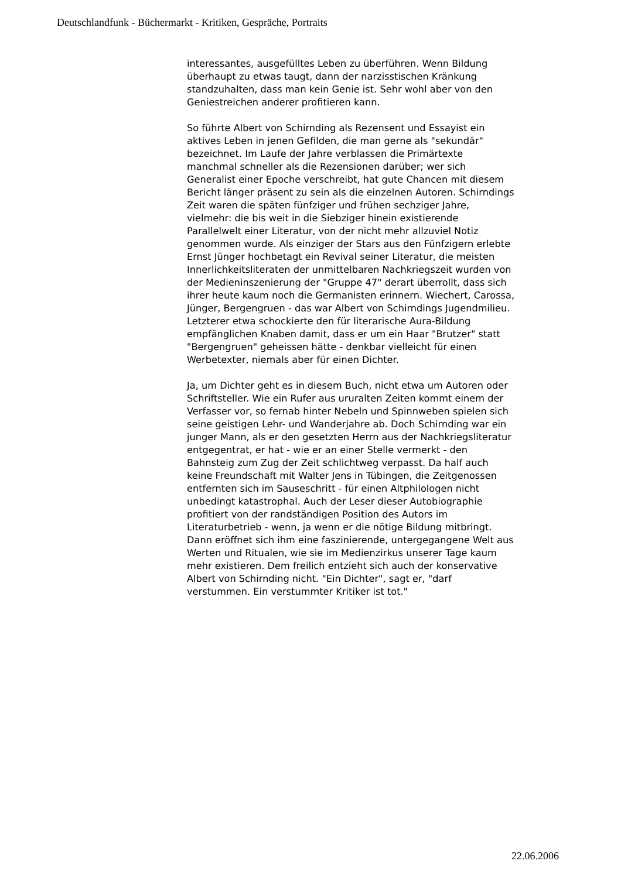Deutschlandfunk - Büchermarkt - Kritiken, Gespräche, Portraits
interessantes, ausgefülltes Leben zu überführen. Wenn Bildung überhaupt zu etwas taugt, dann der narzisstischen Kränkung standzuhalten, dass man kein Genie ist. Sehr wohl aber von den Geniestreichen anderer profitieren kann.
So führte Albert von Schirnding als Rezensent und Essayist ein aktives Leben in jenen Gefilden, die man gerne als "sekundär" bezeichnet. Im Laufe der Jahre verblassen die Primärtexte manchmal schneller als die Rezensionen darüber; wer sich Generalist einer Epoche verschreibt, hat gute Chancen mit diesem Bericht länger präsent zu sein als die einzelnen Autoren. Schirndings Zeit waren die späten fünfziger und frühen sechziger Jahre, vielmehr: die bis weit in die Siebziger hinein existierende Parallelwelt einer Literatur, von der nicht mehr allzuviel Notiz genommen wurde. Als einziger der Stars aus den Fünfzigern erlebte Ernst Jünger hochbetagt ein Revival seiner Literatur, die meisten Innerlichkeitsliteraten der unmittelbaren Nachkriegszeit wurden von der Medieninszenierung der "Gruppe 47" derart überrollt, dass sich ihrer heute kaum noch die Germanisten erinnern. Wiechert, Carossa, Jünger, Bergengruen - das war Albert von Schirndings Jugendmilieu. Letzterer etwa schockierte den für literarische Aura-Bildung empfänglichen Knaben damit, dass er um ein Haar "Brutzer" statt "Bergengruen" geheissen hätte - denkbar vielleicht für einen Werbetexter, niemals aber für einen Dichter.
Ja, um Dichter geht es in diesem Buch, nicht etwa um Autoren oder Schriftsteller. Wie ein Rufer aus ururalten Zeiten kommt einem der Verfasser vor, so fernab hinter Nebeln und Spinnweben spielen sich seine geistigen Lehr- und Wanderjahre ab. Doch Schirnding war ein junger Mann, als er den gesetzten Herrn aus der Nachkriegsliteratur entgegentrat, er hat - wie er an einer Stelle vermerkt - den Bahnsteig zum Zug der Zeit schlichtweg verpasst. Da half auch keine Freundschaft mit Walter Jens in Tübingen, die Zeitgenossen entfernten sich im Sauseschritt - für einen Altphilologen nicht unbedingt katastrophal. Auch der Leser dieser Autobiographie profitiert von der randständigen Position des Autors im Literaturbetrieb - wenn, ja wenn er die nötige Bildung mitbringt. Dann eröffnet sich ihm eine faszinierende, untergegangene Welt aus Werten und Ritualen, wie sie im Medienzirkus unserer Tage kaum mehr existieren. Dem freilich entzieht sich auch der konservative Albert von Schirnding nicht. "Ein Dichter", sagt er, "darf verstummen. Ein verstummter Kritiker ist tot."
22.06.2006